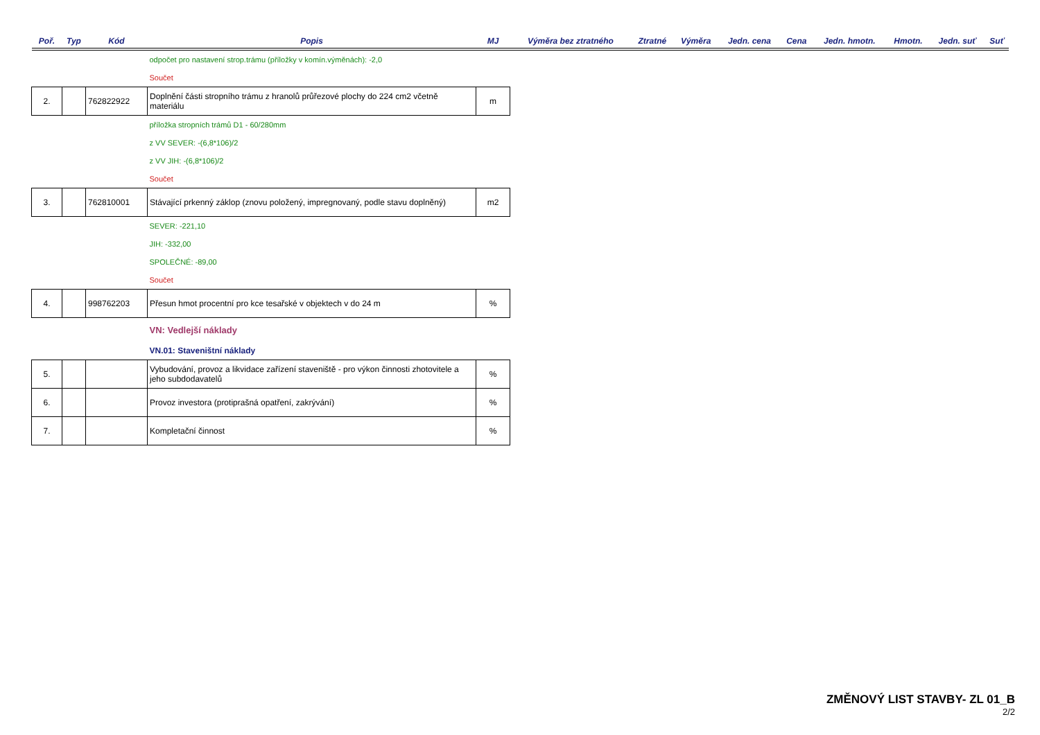| Poř. | Typ | Kód | Popis | MJ | Výměra bez ztratného | Ztratné | Výměra | Jedn. cena | Cena | Jedn. hmotn. | Hmotn. | Jedn. suť | Suť |
| --- | --- | --- | --- | --- | --- | --- | --- | --- | --- | --- | --- | --- | --- |
| | | | odpočet pro nastavení strop.trámu (příložky v komín.výměnách): -2,0 | | | | | | | | | | |
| | | | Součet | | | | | | | | | | |
| 2. | | 762822922 | Doplnění části stropního trámu z hranolů průřezové plochy do 224 cm2 včetně materiálu | m | | | | | | | | | |
| | | | příložka stropních trámů D1 - 60/280mm | | | | | | | | | | |
| | | | z VV SEVER: -(6,8*106)/2 | | | | | | | | | | |
| | | | z VV JIH: -(6,8*106)/2 | | | | | | | | | | |
| | | | Součet | | | | | | | | | | |
| 3. | | 762810001 | Stávající prkenný záklop (znovu položený, impregnovaný, podle stavu doplněný) | m2 | | | | | | | | | |
| | | | SEVER: -221,10 | | | | | | | | | | |
| | | | JIH: -332,00 | | | | | | | | | | |
| | | | SPOLEČNÉ: -89,00 | | | | | | | | | | |
| | | | Součet | | | | | | | | | | |
| 4. | | 998762203 | Přesun hmot procentní pro kce tesařské v objektech v do 24 m | % | | | | | | | | | |
| | | | VN: Vedlejší náklady | | | | | | | | | | |
| | | | VN.01: Staveništní náklady | | | | | | | | | | |
| 5. | | | Vybudování, provoz a likvidace zařízení staveniště - pro výkon činnosti zhotovitele a jeho subdodavatelů | % | | | | | | | | | |
| 6. | | | Provoz investora (protiprašná opatření, zakrývání) | % | | | | | | | | | |
| 7. | | | Kompletační činnost | % | | | | | | | | | |
ZMĚNOVÝ LIST STAVBY- ZL 01_B
2/2